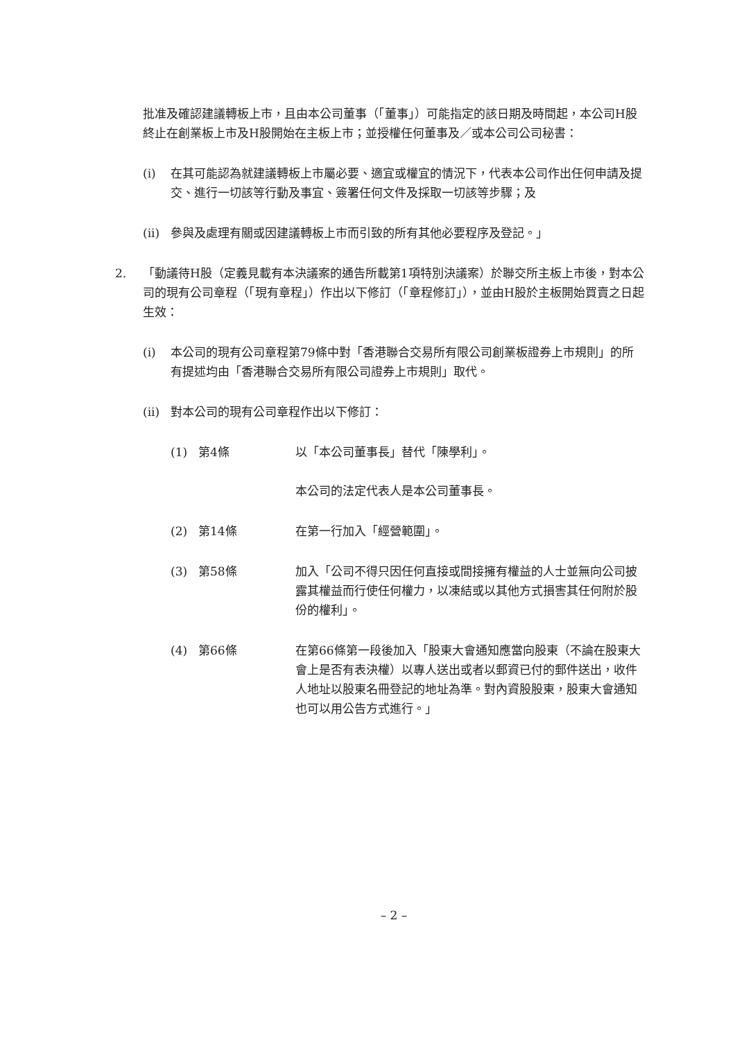批准及確認建議轉板上市，且由本公司董事（「董事」）可能指定的該日期及時間起，本公司H股終止在創業板上市及H股開始在主板上市；並授權任何董事及／或本公司公司秘書：
(i) 在其可能認為就建議轉板上市屬必要、適宜或權宜的情況下，代表本公司作出任何申請及提交、進行一切該等行動及事宜、簽署任何文件及採取一切該等步驟；及
(ii) 參與及處理有關或因建議轉板上市而引致的所有其他必要程序及登記。」
2. 「動議待H股（定義見載有本決議案的通告所載第1項特別決議案）於聯交所主板上市後，對本公司的現有公司章程（「現有章程」）作出以下修訂（「章程修訂」），並由H股於主板開始買賣之日起生效：
(i) 本公司的現有公司章程第79條中對「香港聯合交易所有限公司創業板證券上市規則」的所有提述均由「香港聯合交易所有限公司證券上市規則」取代。
(ii) 對本公司的現有公司章程作出以下修訂：
(1) 第4條 以「本公司董事長」替代「陳學利」。
本公司的法定代表人是本公司董事長。
(2) 第14條 在第一行加入「經營範圍」。
(3) 第58條 加入「公司不得只因任何直接或間接擁有權益的人士並無向公司披露其權益而行使任何權力，以凍結或以其他方式損害其任何附於股份的權利」。
(4) 第66條 在第66條第一段後加入「股東大會通知應當向股東（不論在股東大會上是否有表決權）以專人送出或者以郵資已付的郵件送出，收件人地址以股東名冊登記的地址為準。對內資股股東，股東大會通知也可以用公告方式進行。」
– 2 –